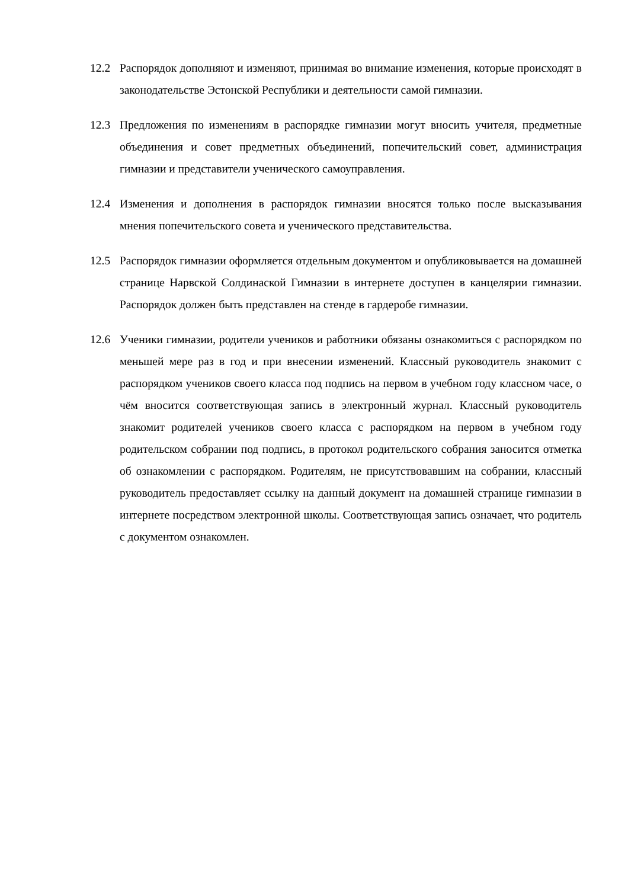12.2 Распорядок дополняют и изменяют, принимая во внимание изменения, которые происходят в законодательстве Эстонской Республики и деятельности самой гимназии.
12.3 Предложения по изменениям в распорядке гимназии могут вносить учителя, предметные объединения и совет предметных объединений, попечительский совет, администрация гимназии и представители ученического самоуправления.
12.4 Изменения и дополнения в распорядок гимназии вносятся только после высказывания мнения попечительского совета и ученического представительства.
12.5 Распорядок гимназии оформляется отдельным документом и опубликовывается на домашней странице Нарвской Солдинаской Гимназии в интернете доступен в канцелярии гимназии. Распорядок должен быть представлен на стенде в гардеробе гимназии.
12.6 Ученики гимназии, родители учеников и работники обязаны ознакомиться с распорядком по меньшей мере раз в год и при внесении изменений. Классный руководитель знакомит с распорядком учеников своего класса под подпись на первом в учебном году классном часе, о чём вносится соответствующая запись в электронный журнал. Классный руководитель знакомит родителей учеников своего класса с распорядком на первом в учебном году родительском собрании под подпись, в протокол родительского собрания заносится отметка об ознакомлении с распорядком. Родителям, не присутствовавшим на собрании, классный руководитель предоставляет ссылку на данный документ на домашней странице гимназии в интернете посредством электронной школы. Соответствующая запись означает, что родитель с документом ознакомлен.